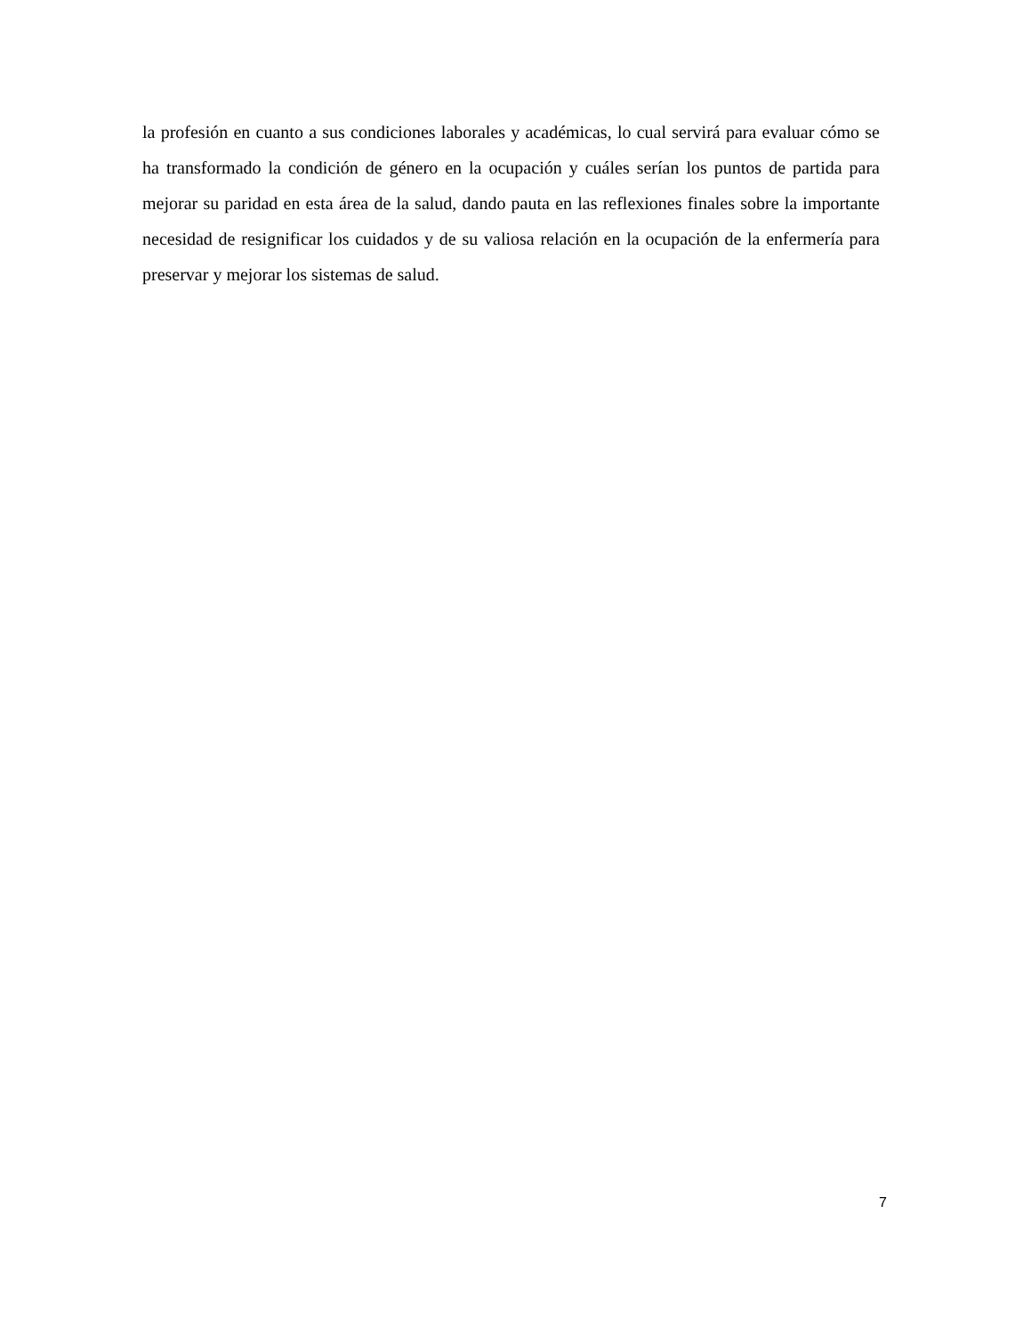la profesión en cuanto a sus condiciones laborales y académicas, lo cual servirá para evaluar cómo se ha transformado la condición de género en la ocupación y cuáles serían los puntos de partida para mejorar su paridad en esta área de la salud, dando pauta en las reflexiones finales sobre la importante necesidad de resignificar los cuidados y de su valiosa relación en la ocupación de la enfermería para preservar y mejorar los sistemas de salud.
7